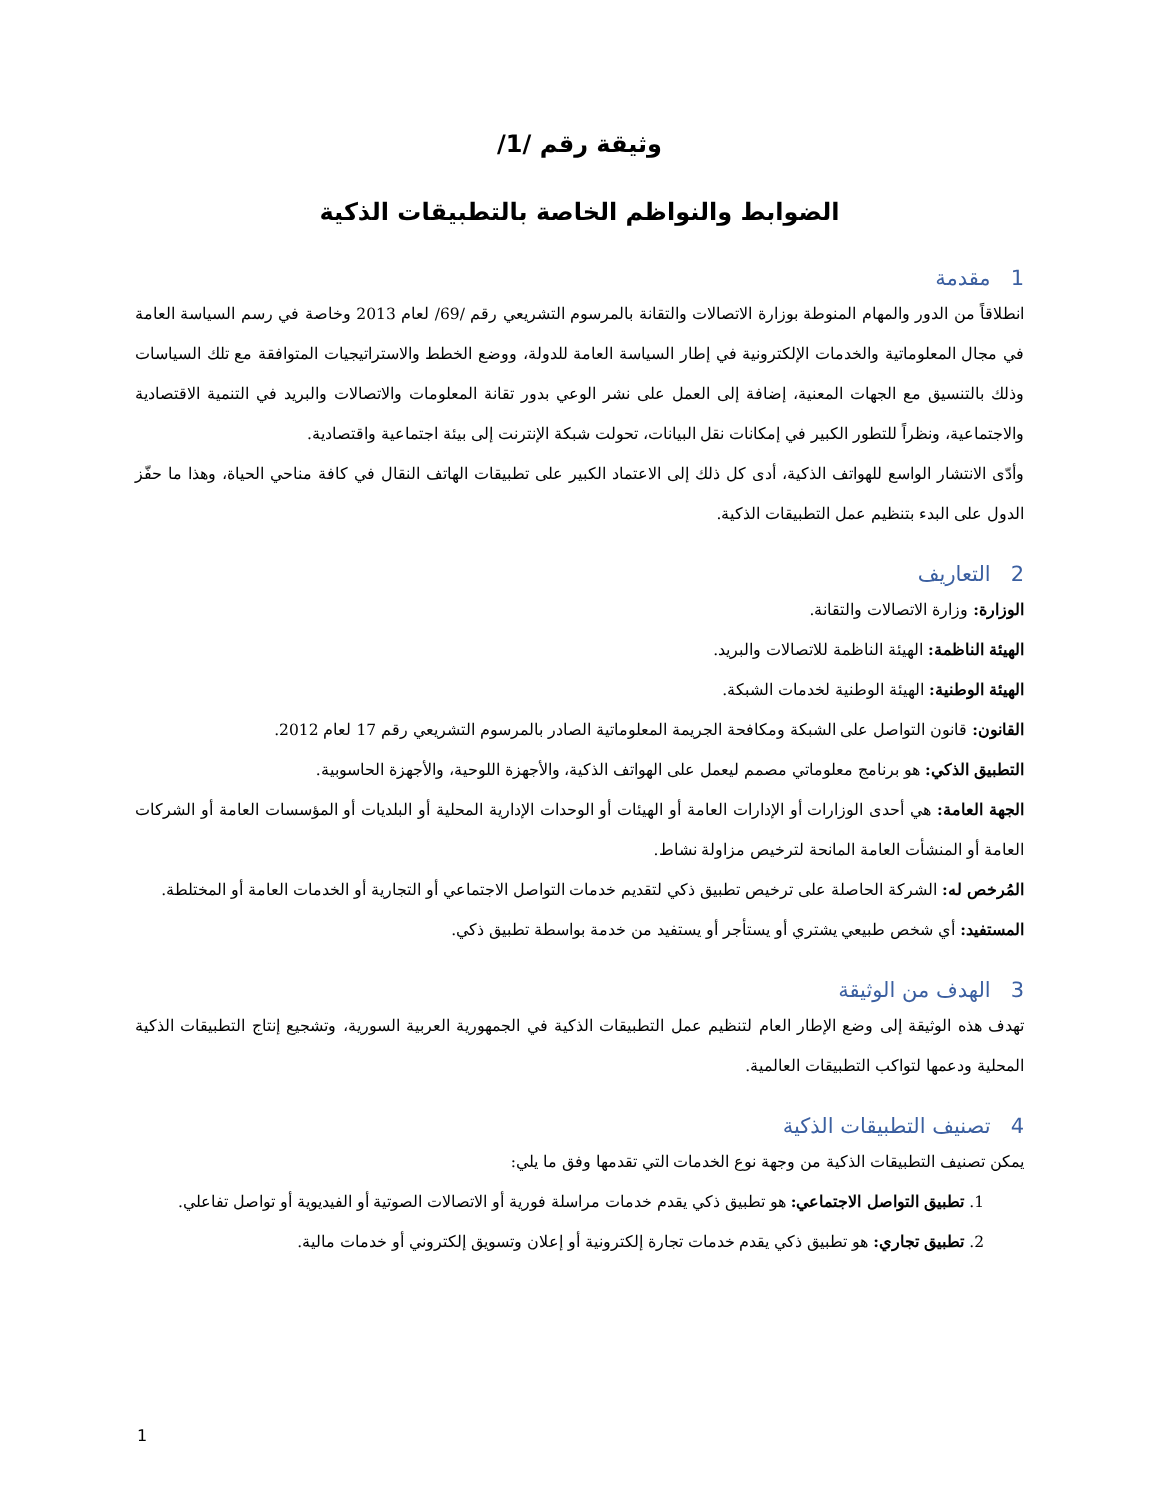وثيقة رقم /1/
الضوابط والنواظم الخاصة بالتطبيقات الذكية
1مقدمة
انطلاقاً من الدور والمهام المنوطة بوزارة الاتصالات والتقانة بالمرسوم التشريعي رقم /69/ لعام 2013 وخاصة في رسم السياسة العامة في مجال المعلوماتية والخدمات الإلكترونية في إطار السياسة العامة للدولة، ووضع الخطط والاستراتيجيات المتوافقة مع تلك السياسات وذلك بالتنسيق مع الجهات المعنية، إضافة إلى العمل على نشر الوعي بدور تقانة المعلومات والاتصالات والبريد في التنمية الاقتصادية والاجتماعية، ونظراً للتطور الكبير في إمكانات نقل البيانات، تحولت شبكة الإنترنت إلى بيئة اجتماعية واقتصادية.
وأدّى الانتشار الواسع للهواتف الذكية، أدى كل ذلك إلى الاعتماد الكبير على تطبيقات الهاتف النقال في كافة مناحي الحياة، وهذا ما حفّز الدول على البدء بتنظيم عمل التطبيقات الذكية.
2التعاريف
الوزارة: وزارة الاتصالات والتقانة.
الهيئة الناظمة: الهيئة الناظمة للاتصالات والبريد.
الهيئة الوطنية: الهيئة الوطنية لخدمات الشبكة.
القانون: قانون التواصل على الشبكة ومكافحة الجريمة المعلوماتية الصادر بالمرسوم التشريعي رقم 17 لعام 2012.
التطبيق الذكي: هو برنامج معلوماتي مصمم ليعمل على الهواتف الذكية، والأجهزة اللوحية، والأجهزة الحاسوبية.
الجهة العامة: هي أحدى الوزارات أو الإدارات العامة أو الهيئات أو الوحدات الإدارية المحلية أو البلديات أو المؤسسات العامة أو الشركات العامة أو المنشأت العامة المانحة لترخيص مزاولة نشاط.
المُرخص له: الشركة الحاصلة على ترخيص تطبيق ذكي لتقديم خدمات التواصل الاجتماعي أو التجارية أو الخدمات العامة أو المختلطة.
المستفيد: أي شخص طبيعي يشتري أو يستأجر أو يستفيد من خدمة بواسطة تطبيق ذكي.
3الهدف من الوثيقة
تهدف هذه الوثيقة إلى وضع الإطار العام لتنظيم عمل التطبيقات الذكية في الجمهورية العربية السورية، وتشجيع إنتاج التطبيقات الذكية المحلية ودعمها لتواكب التطبيقات العالمية.
4تصنيف التطبيقات الذكية
يمكن تصنيف التطبيقات الذكية من وجهة نوع الخدمات التي تقدمها وفق ما يلي:
1. تطبيق التواصل الاجتماعي: هو تطبيق ذكي يقدم خدمات مراسلة فورية أو الاتصالات الصوتية أو الفيديوية أو تواصل تفاعلي.
2. تطبيق تجاري: هو تطبيق ذكي يقدم خدمات تجارة إلكترونية أو إعلان وتسويق إلكتروني أو خدمات مالية.
1